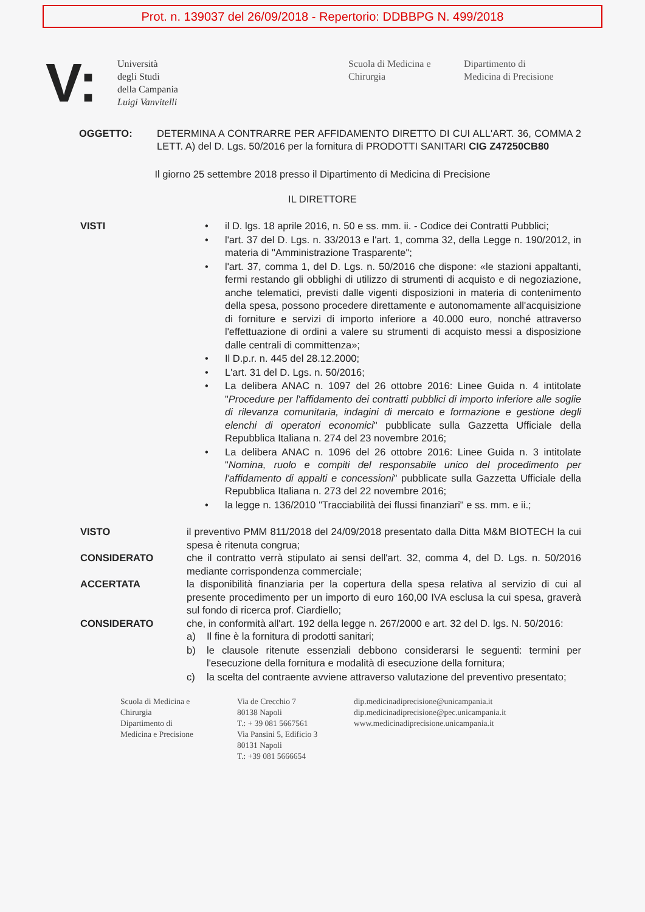Prot. n. 139037 del 26/09/2018 - Repertorio: DDBBPG N. 499/2018
V:
Università
degli Studi
della Campania
Luigi Vanvitelli
Scuola di Medicina e
Chirurgia
Dipartimento di
Medicina di Precisione
OGGETTO: DETERMINA A CONTRARRE PER AFFIDAMENTO DIRETTO DI CUI ALL'ART. 36, COMMA 2 LETT. A) del D. Lgs. 50/2016 per la fornitura di PRODOTTI SANITARI CIG Z47250CB80
Il giorno 25 settembre 2018 presso il Dipartimento di Medicina di Precisione
IL DIRETTORE
VISTI • il D. lgs. 18 aprile 2016, n. 50 e ss. mm. ii. - Codice dei Contratti Pubblici;
• l'art. 37 del D. Lgs. n. 33/2013 e l'art. 1, comma 32, della Legge n. 190/2012, in materia di "Amministrazione Trasparente";
• l'art. 37, comma 1, del D. Lgs. n. 50/2016 che dispone: «le stazioni appaltanti, fermi restando gli obblighi di utilizzo di strumenti di acquisto e di negoziazione, anche telematici, previsti dalle vigenti disposizioni in materia di contenimento della spesa, possono procedere direttamente e autonomamente all'acquisizione di forniture e servizi di importo inferiore a 40.000 euro, nonché attraverso l'effettuazione di ordini a valere su strumenti di acquisto messi a disposizione dalle centrali di committenza»;
• Il D.p.r. n. 445 del 28.12.2000;
• L'art. 31 del D. Lgs. n. 50/2016;
• La delibera ANAC n. 1097 del 26 ottobre 2016: Linee Guida n. 4 intitolate "Procedure per l'affidamento dei contratti pubblici di importo inferiore alle soglie di rilevanza comunitaria, indagini di mercato e formazione e gestione degli elenchi di operatori economici" pubblicate sulla Gazzetta Ufficiale della Repubblica Italiana n. 274 del 23 novembre 2016;
• La delibera ANAC n. 1096 del 26 ottobre 2016: Linee Guida n. 3 intitolate "Nomina, ruolo e compiti del responsabile unico del procedimento per l'affidamento di appalti e concessioni" pubblicate sulla Gazzetta Ufficiale della Repubblica Italiana n. 273 del 22 novembre 2016;
• la legge n. 136/2010 "Tracciabilità dei flussi finanziari" e ss. mm. e ii.;
VISTO il preventivo PMM 811/2018 del 24/09/2018 presentato dalla Ditta M&M BIOTECH la cui spesa è ritenuta congrua;
CONSIDERATO che il contratto verrà stipulato ai sensi dell'art. 32, comma 4, del D. Lgs. n. 50/2016 mediante corrispondenza commerciale;
ACCERTATA la disponibilità finanziaria per la copertura della spesa relativa al servizio di cui al presente procedimento per un importo di euro 160,00 IVA esclusa la cui spesa, graverà sul fondo di ricerca prof. Ciardiello;
CONSIDERATO che, in conformità all'art. 192 della legge n. 267/2000 e art. 32 del D. lgs. N. 50/2016:
a) Il fine è la fornitura di prodotti sanitari;
b) le clausole ritenute essenziali debbono considerarsi le seguenti: termini per l'esecuzione della fornitura e modalità di esecuzione della fornitura;
c) la scelta del contraente avviene attraverso valutazione del preventivo presentato;
Scuola di Medicina e
Chirurgia
Dipartimento di
Medicina e Precisione
Via de Crecchio 7
80138 Napoli
T.: + 39 081 5667561
Via Pansini 5, Edificio 3
80131 Napoli
T.: +39 081 5666654
dip.medicinadiprecisione@unicampania.it
dip.medicinadiprecisione@pec.unicampania.it
www.medicinadiprecisione.unicampania.it